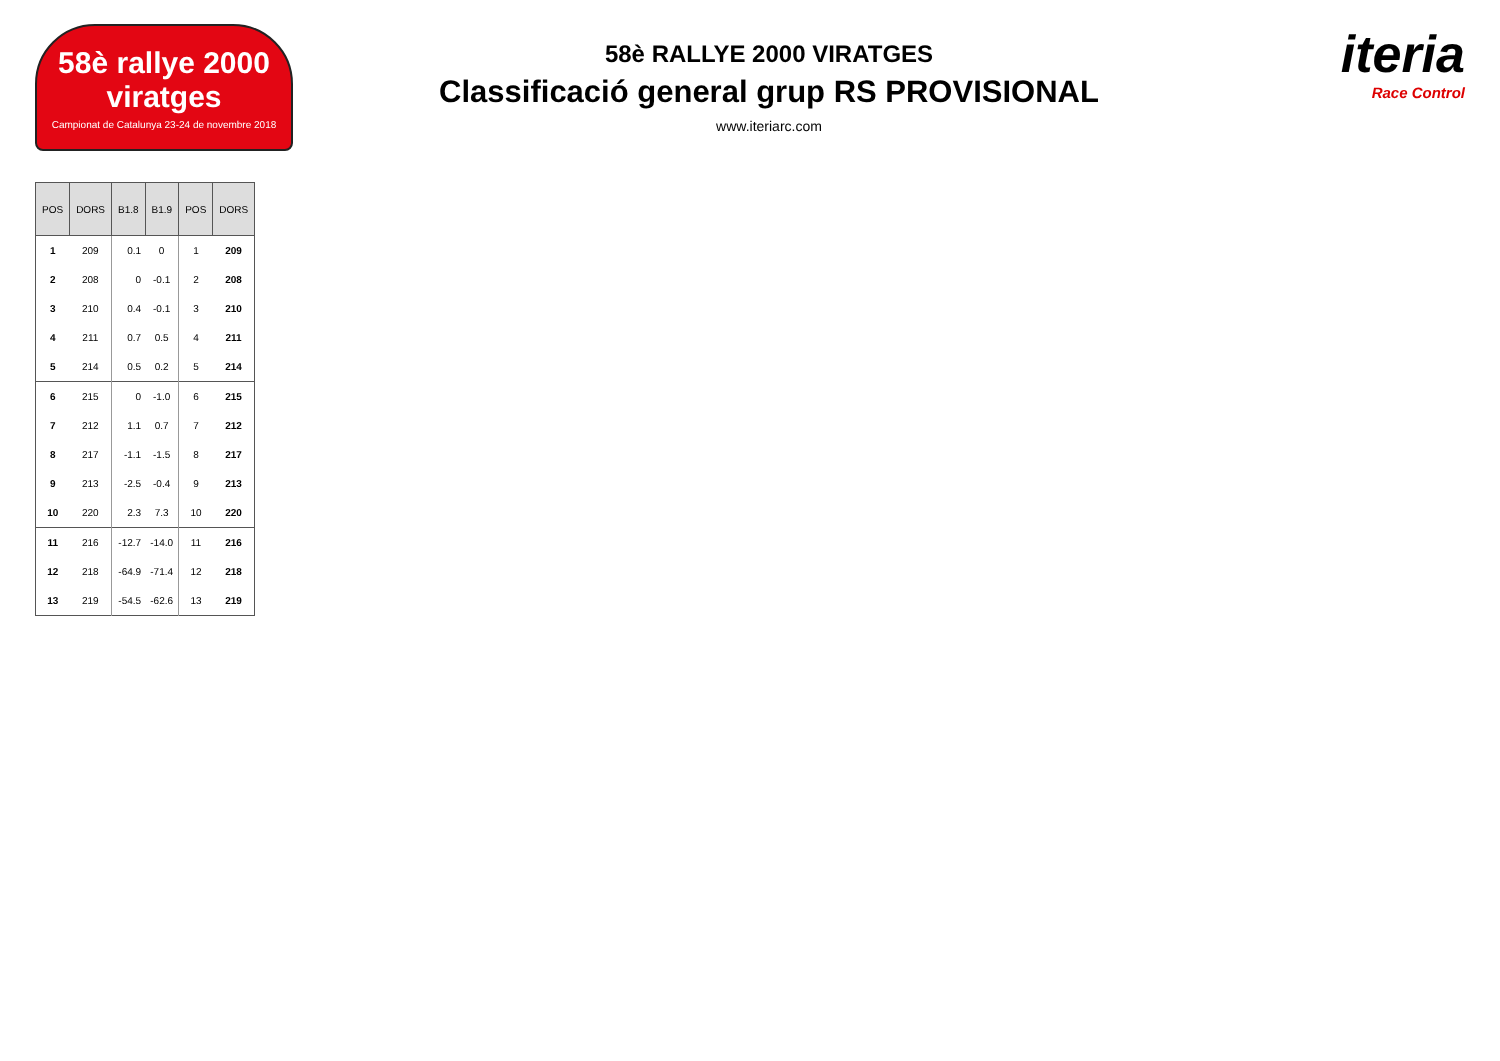58è rallye 2000 viratges
Campionat de Catalunya 23-24 de novembre 2018
58è RALLYE 2000 VIRATGES
Classificació general grup RS PROVISIONAL
www.iteriarc.com
iteria
Race Control
| POS | DORS | B1.8 | B1.9 | POS | DORS |
| --- | --- | --- | --- | --- | --- |
| 1 | 209 | 0.1 | 0 | 1 | 209 |
| 2 | 208 | 0 | -0.1 | 2 | 208 |
| 3 | 210 | 0.4 | -0.1 | 3 | 210 |
| 4 | 211 | 0.7 | 0.5 | 4 | 211 |
| 5 | 214 | 0.5 | 0.2 | 5 | 214 |
| 6 | 215 | 0 | -1.0 | 6 | 215 |
| 7 | 212 | 1.1 | 0.7 | 7 | 212 |
| 8 | 217 | -1.1 | -1.5 | 8 | 217 |
| 9 | 213 | -2.5 | -0.4 | 9 | 213 |
| 10 | 220 | 2.3 | 7.3 | 10 | 220 |
| 11 | 216 | -12.7 | -14.0 | 11 | 216 |
| 12 | 218 | -64.9 | -71.4 | 12 | 218 |
| 13 | 219 | -54.5 | -62.6 | 13 | 219 |